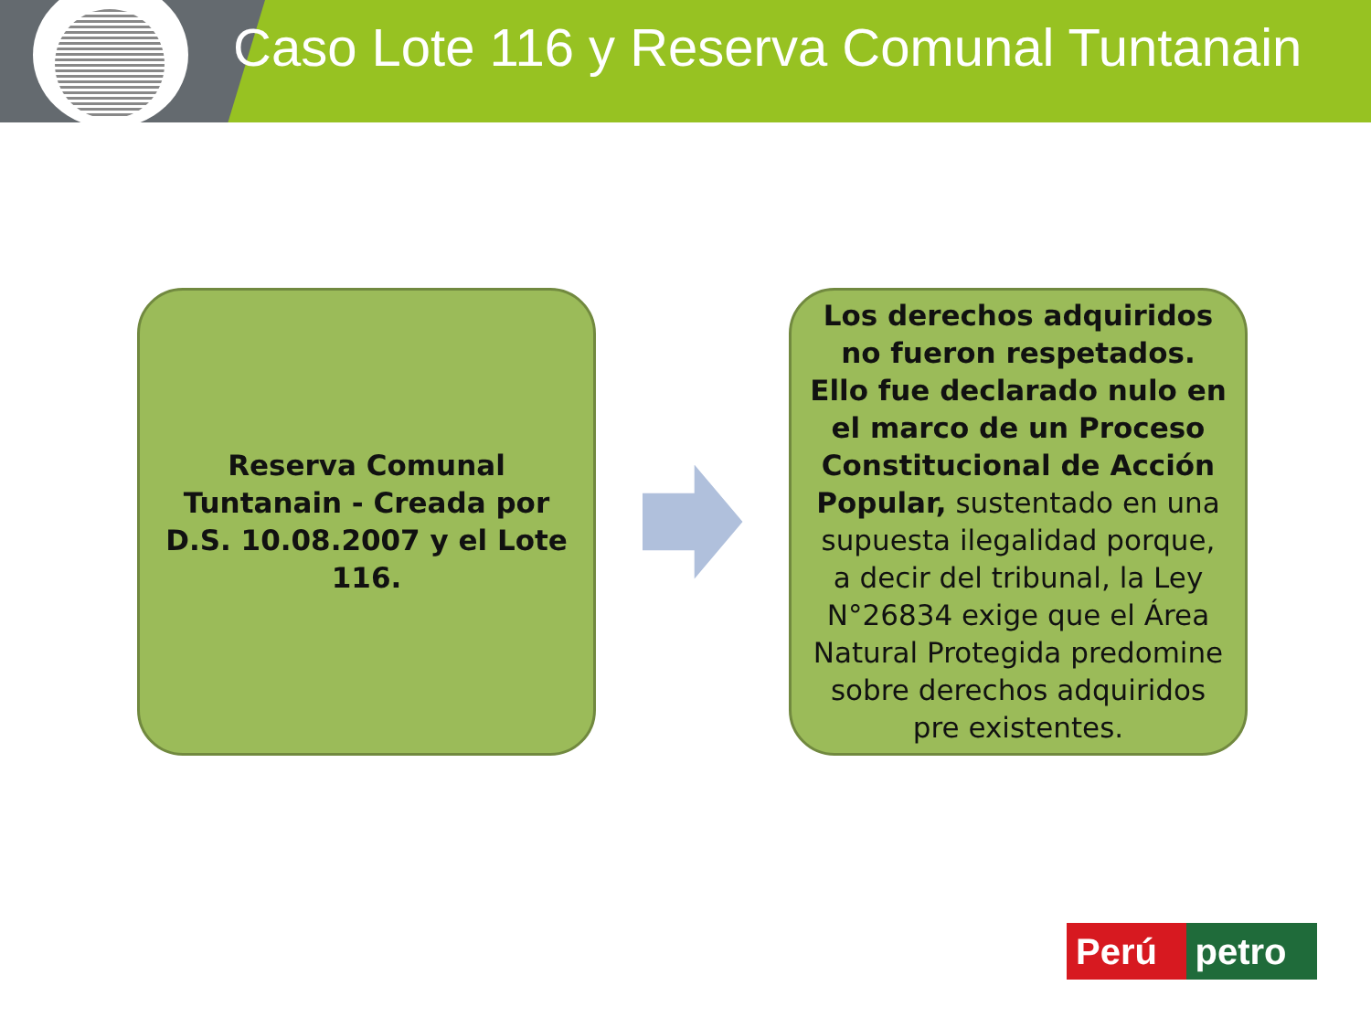Caso Lote 116 y Reserva Comunal Tuntanain
Reserva Comunal Tuntanain - Creada por D.S. 10.08.2007 y el Lote 116.
Los derechos adquiridos no fueron respetados. Ello fue declarado nulo en el marco de un Proceso Constitucional de Acción Popular, sustentado en una supuesta ilegalidad porque, a decir del tribunal, la Ley N°26834 exige que el Área Natural Protegida predomine sobre derechos adquiridos pre existentes.
Perú petro